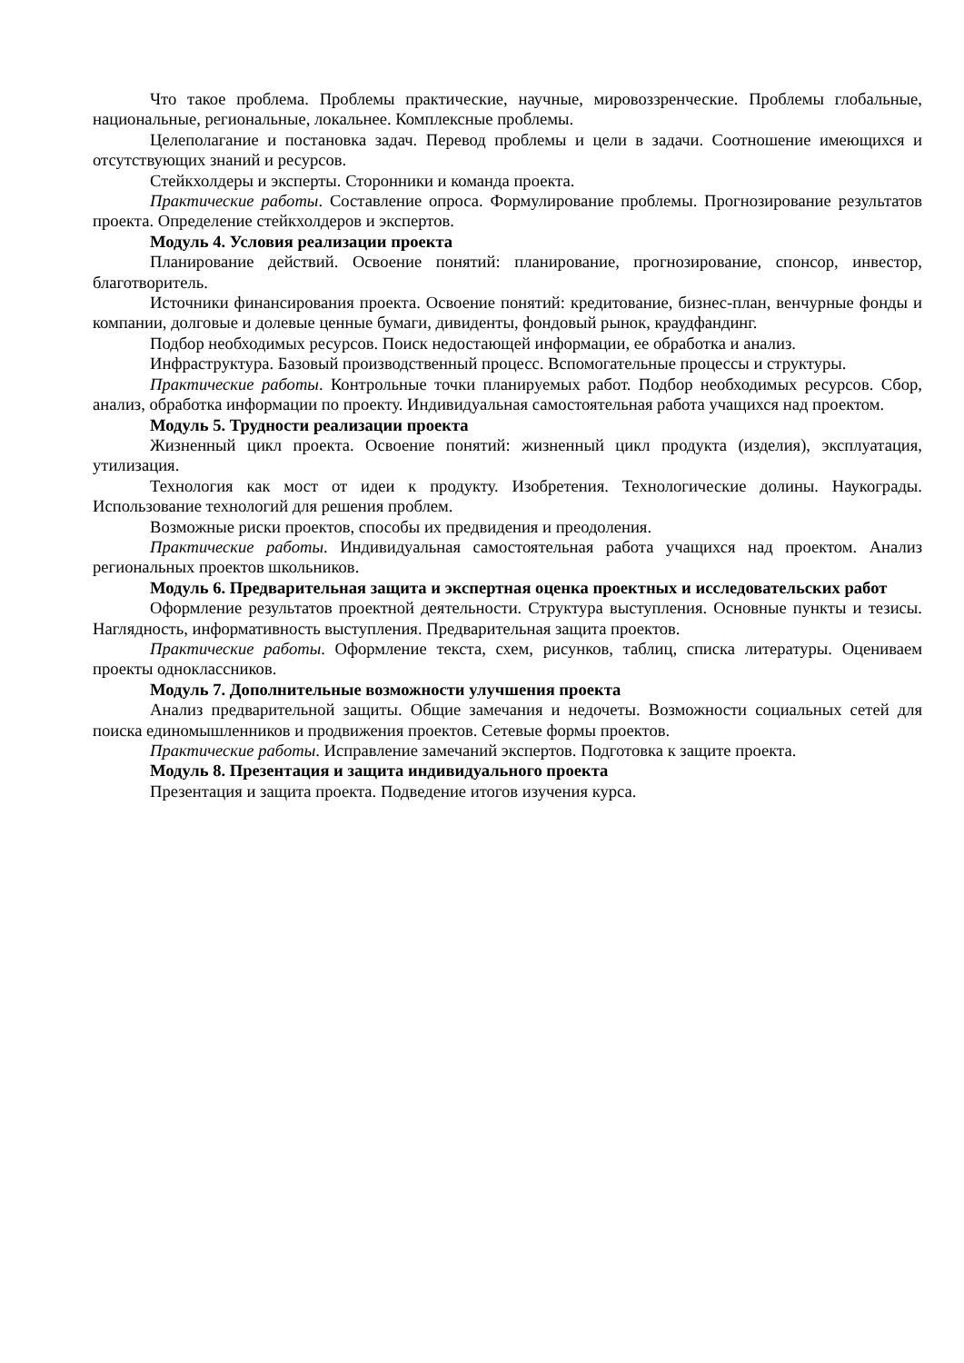Что такое проблема. Проблемы практические, научные, мировоззренческие. Проблемы глобальные, национальные, региональные, локальнее. Комплексные проблемы.
Целеполагание и постановка задач. Перевод проблемы и цели в задачи. Соотношение имеющихся и отсутствующих знаний и ресурсов.
Стейкхолдеры и эксперты. Сторонники и команда проекта.
Практические работы. Составление опроса. Формулирование проблемы. Прогнозирование результатов проекта. Определение стейкхолдеров и экспертов.
Модуль 4. Условия реализации проекта
Планирование действий. Освоение понятий: планирование, прогнозирование, спонсор, инвестор, благотворитель.
Источники финансирования проекта. Освоение понятий: кредитование, бизнес-план, венчурные фонды и компании, долговые и долевые ценные бумаги, дивиденты, фондовый рынок, краудфандинг.
Подбор необходимых ресурсов. Поиск недостающей информации, ее обработка и анализ.
Инфраструктура. Базовый производственный процесс. Вспомогательные процессы и структуры.
Практические работы. Контрольные точки планируемых работ. Подбор необходимых ресурсов. Сбор, анализ, обработка информации по проекту. Индивидуальная самостоятельная работа учащихся над проектом.
Модуль 5. Трудности реализации проекта
Жизненный цикл проекта. Освоение понятий: жизненный цикл продукта (изделия), эксплуатация, утилизация.
Технология как мост от идеи к продукту. Изобретения. Технологические долины. Наукограды. Использование технологий для решения проблем.
Возможные риски проектов, способы их предвидения и преодоления.
Практические работы. Индивидуальная самостоятельная работа учащихся над проектом. Анализ региональных проектов школьников.
Модуль 6. Предварительная защита и экспертная оценка проектных и исследовательских работ
Оформление результатов проектной деятельности. Структура выступления. Основные пункты и тезисы. Наглядность, информативность выступления. Предварительная защита проектов.
Практические работы. Оформление текста, схем, рисунков, таблиц, списка литературы. Оцениваем проекты одноклассников.
Модуль 7. Дополнительные возможности улучшения проекта
Анализ предварительной защиты. Общие замечания и недочеты. Возможности социальных сетей для поиска единомышленников и продвижения проектов. Сетевые формы проектов.
Практические работы. Исправление замечаний экспертов. Подготовка к защите проекта.
Модуль 8. Презентация и защита индивидуального проекта
Презентация и защита проекта. Подведение итогов изучения курса.